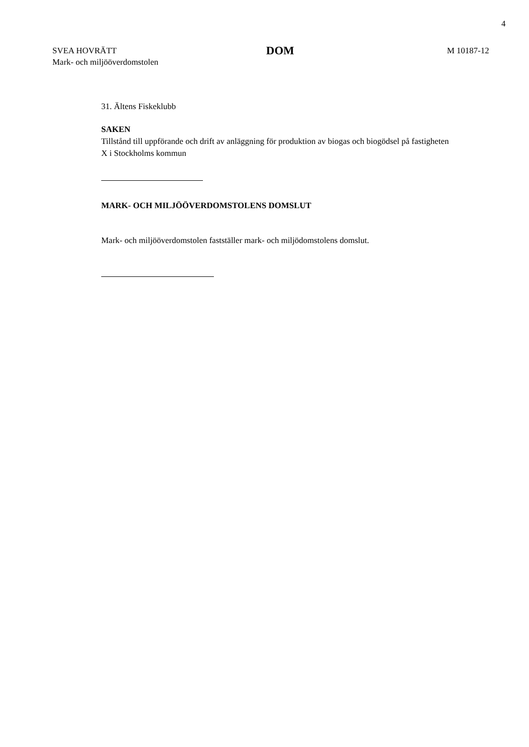4
SVEA HOVRÄTT
Mark- och miljööverdomstolen
DOM
M 10187-12
31. Ältens Fiskeklubb
SAKEN
Tillstånd till uppförande och drift av anläggning för produktion av biogas och biogödsel på fastigheten X i Stockholms kommun
MARK- OCH MILJÖÖVERDOMSTOLENS DOMSLUT
Mark- och miljööverdomstolen fastställer mark- och miljödomstolens domslut.